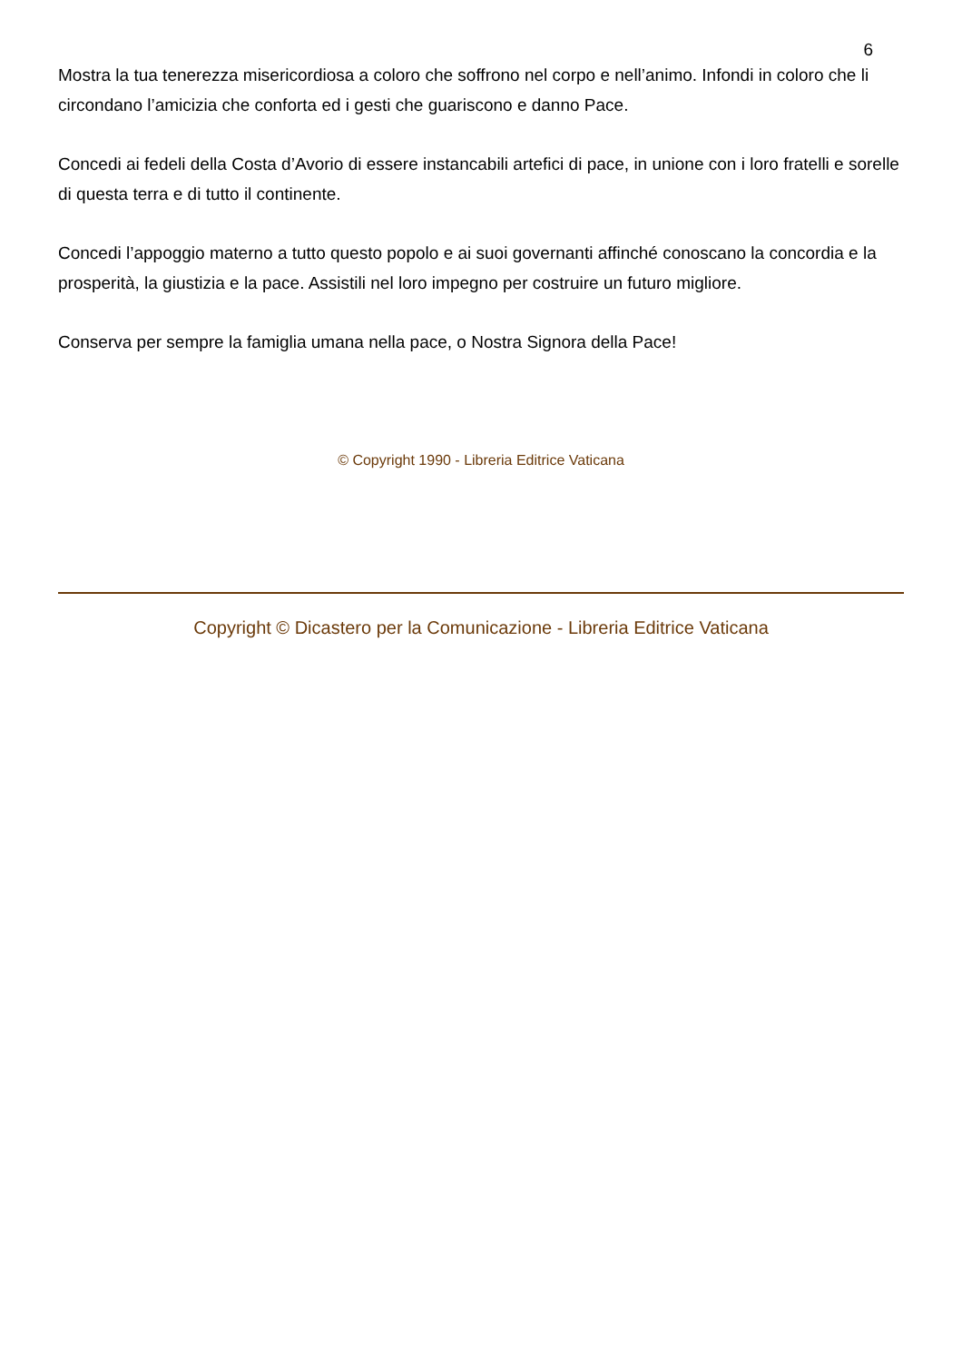6
Mostra la tua tenerezza misericordiosa a coloro che soffrono nel corpo e nell’animo. Infondi in coloro che li circondano l’amicizia che conforta ed i gesti che guariscono e danno Pace.
Concedi ai fedeli della Costa d’Avorio di essere instancabili artefici di pace, in unione con i loro fratelli e sorelle di questa terra e di tutto il continente.
Concedi l’appoggio materno a tutto questo popolo e ai suoi governanti affinché conoscano la concordia e la prosperità, la giustizia e la pace. Assistili nel loro impegno per costruire un futuro migliore.
Conserva per sempre la famiglia umana nella pace, o Nostra Signora della Pace!
© Copyright 1990 - Libreria Editrice Vaticana
Copyright © Dicastero per la Comunicazione - Libreria Editrice Vaticana